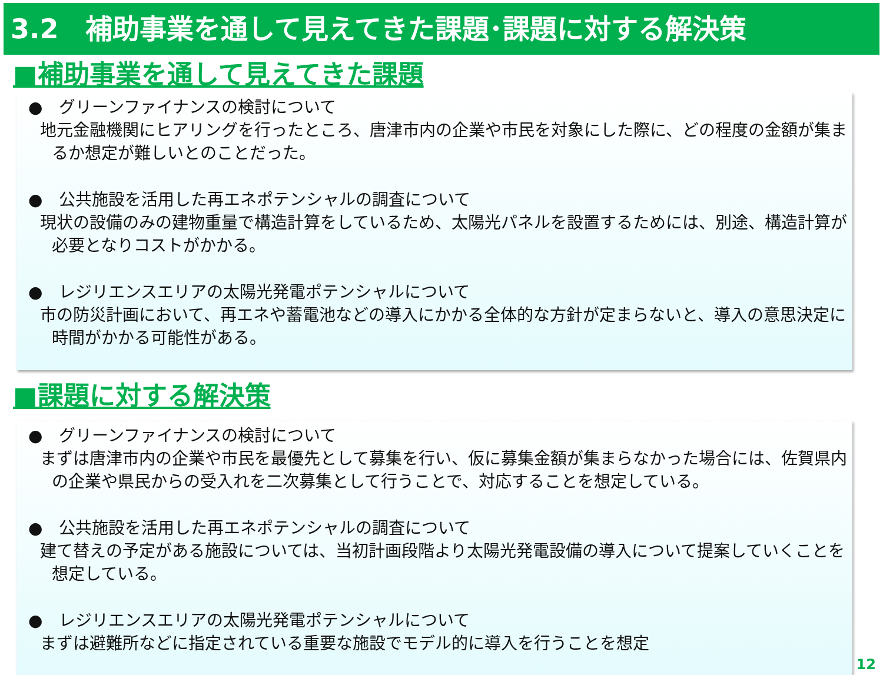3.2　補助事業を通して見えてきた課題･課題に対する解決策
■補助事業を通して見えてきた課題
●　グリーンファイナンスの検討について
地元金融機関にヒアリングを行ったところ、唐津市内の企業や市民を対象にした際に、どの程度の金額が集まるか想定が難しいとのことだった。
●　公共施設を活用した再エネポテンシャルの調査について
現状の設備のみの建物重量で構造計算をしているため、太陽光パネルを設置するためには、別途、構造計算が必要となりコストがかかる。
●　レジリエンスエリアの太陽光発電ポテンシャルについて
市の防災計画において、再エネや蓄電池などの導入にかかる全体的な方針が定まらないと、導入の意思決定に時間がかかる可能性がある。
■課題に対する解決策
●　グリーンファイナンスの検討について
まずは唐津市内の企業や市民を最優先として募集を行い、仮に募集金額が集まらなかった場合には、佐賀県内の企業や県民からの受入れを二次募集として行うことで、対応することを想定している。
●　公共施設を活用した再エネポテンシャルの調査について
建て替えの予定がある施設については、当初計画段階より太陽光発電設備の導入について提案していくことを想定している。
●　レジリエンスエリアの太陽光発電ポテンシャルについて
まずは避難所などに指定されている重要な施設でモデル的に導入を行うことを想定
12